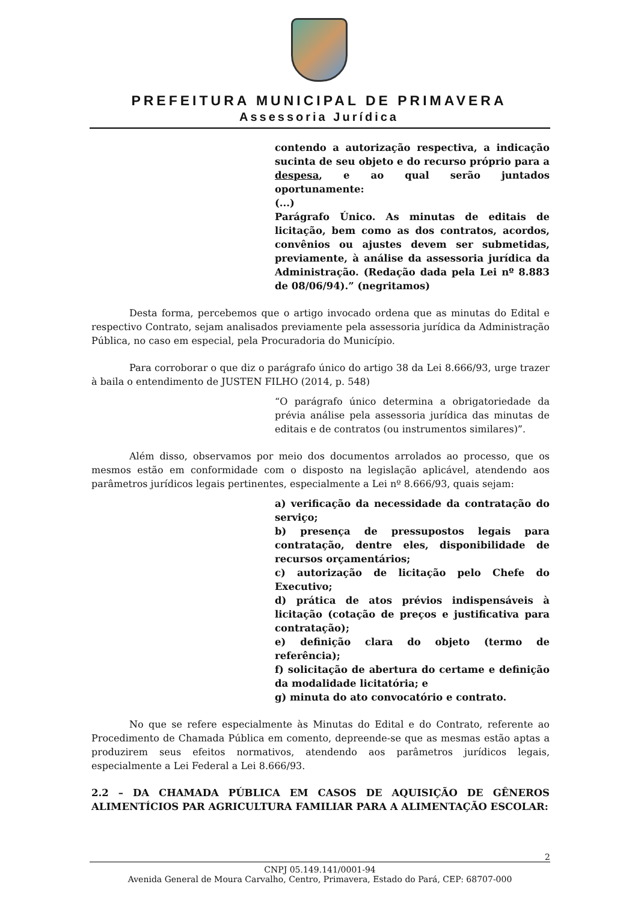PREFEITURA MUNICIPAL DE PRIMAVERA
Assessoria Jurídica
contendo a autorização respectiva, a indicação sucinta de seu objeto e do recurso próprio para a despesa, e ao qual serão juntados oportunamente:
(...)
Parágrafo Único. As minutas de editais de licitação, bem como as dos contratos, acordos, convênios ou ajustes devem ser submetidas, previamente, à análise da assessoria jurídica da Administração. (Redação dada pela Lei nº 8.883 de 08/06/94).” (negritamos)
Desta forma, percebemos que o artigo invocado ordena que as minutas do Edital e respectivo Contrato, sejam analisados previamente pela assessoria jurídica da Administração Pública, no caso em especial, pela Procuradoria do Município.
Para corroborar o que diz o parágrafo único do artigo 38 da Lei 8.666/93, urge trazer à baila o entendimento de JUSTEN FILHO (2014, p. 548)
“O parágrafo único determina a obrigatoriedade da prévia análise pela assessoria jurídica das minutas de editais e de contratos (ou instrumentos similares)”.
Além disso, observamos por meio dos documentos arrolados ao processo, que os mesmos estão em conformidade com o disposto na legislação aplicável, atendendo aos parâmetros jurídicos legais pertinentes, especialmente a Lei nº 8.666/93, quais sejam:
a) verificação da necessidade da contratação do serviço;
b) presença de pressupostos legais para contratação, dentre eles, disponibilidade de recursos orçamentários;
c) autorização de licitação pelo Chefe do Executivo;
d) prática de atos prévios indispensáveis à licitação (cotação de preços e justificativa para contratação);
e) definição clara do objeto (termo de referência);
f) solicitação de abertura do certame e definição da modalidade licitatória; e
g) minuta do ato convocatório e contrato.
No que se refere especialmente às Minutas do Edital e do Contrato, referente ao Procedimento de Chamada Pública em comento, depreende-se que as mesmas estão aptas a produzirem seus efeitos normativos, atendendo aos parâmetros jurídicos legais, especialmente a Lei Federal a Lei 8.666/93.
2.2 – DA CHAMADA PÚBLICA EM CASOS DE AQUISIÇÃO DE GÊNEROS ALIMENTÍCIOS PAR AGRICULTURA FAMILIAR PARA A ALIMENTAÇÃO ESCOLAR:
2
CNPJ 05.149.141/0001-94
Avenida General de Moura Carvalho, Centro, Primavera, Estado do Pará, CEP: 68707-000